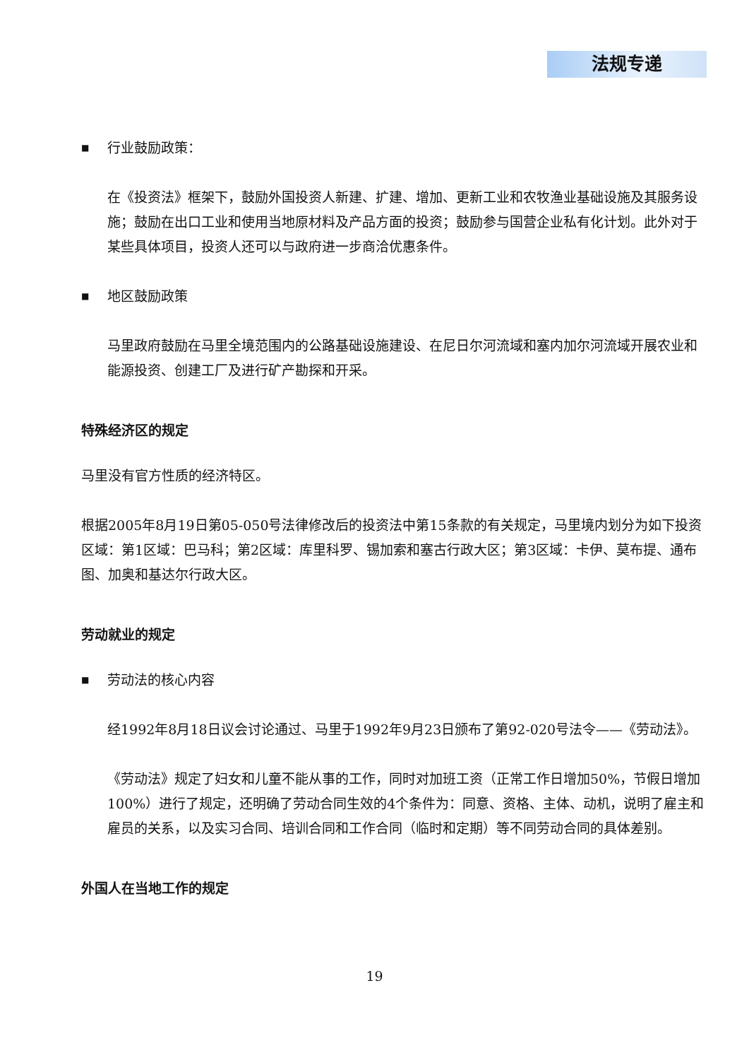法规专递
■ 行业鼓励政策：
在《投资法》框架下，鼓励外国投资人新建、扩建、增加、更新工业和农牧渔业基础设施及其服务设施；鼓励在出口工业和使用当地原材料及产品方面的投资；鼓励参与国营企业私有化计划。此外对于某些具体项目，投资人还可以与政府进一步商洽优惠条件。
■ 地区鼓励政策
马里政府鼓励在马里全境范围内的公路基础设施建设、在尼日尔河流域和塞内加尔河流域开展农业和能源投资、创建工厂及进行矿产勘探和开采。
特殊经济区的规定
马里没有官方性质的经济特区。
根据2005年8月19日第05-050号法律修改后的投资法中第15条款的有关规定，马里境内划分为如下投资区域：第1区域：巴马科；第2区域：库里科罗、锡加索和塞古行政大区；第3区域：卡伊、莫布提、通布图、加奥和基达尔行政大区。
劳动就业的规定
■ 劳动法的核心内容
经1992年8月18日议会讨论通过、马里于1992年9月23日颁布了第92-020号法令——《劳动法》。
《劳动法》规定了妇女和儿童不能从事的工作，同时对加班工资（正常工作日增加50%，节假日增加100%）进行了规定，还明确了劳动合同生效的4个条件为：同意、资格、主体、动机，说明了雇主和雇员的关系，以及实习合同、培训合同和工作合同（临时和定期）等不同劳动合同的具体差别。
外国人在当地工作的规定
19